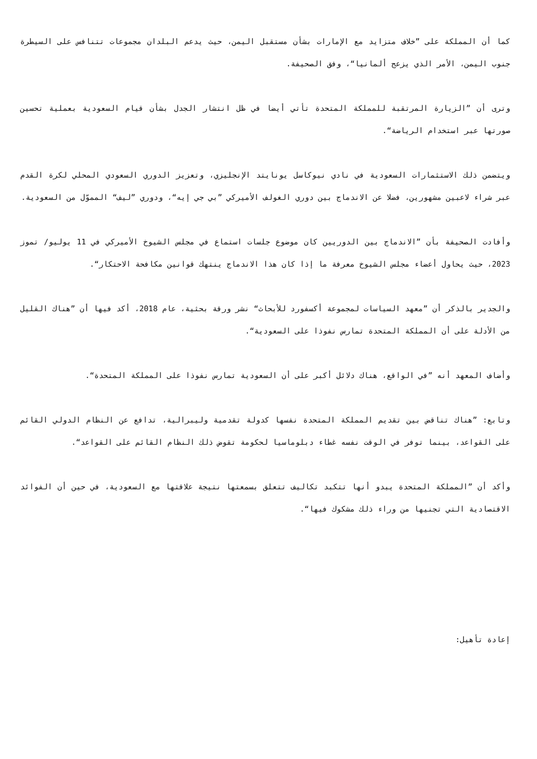كما أن المملكة على ”خلاف متزايد مع الإمارات بشأن مستقبل اليمن، حيث يدعم البلدان مجموعات تتنافس على السيطرة جنوب اليمن، الأمر الذي يزعج ألمانيا“، وفق الصحيفة.
وترى أن ”الزيارة المرتقبة للمملكة المتحدة تأتي أيضا في ظل انتشار الجدل بشأن قيام السعودية بعملية تحسين صورتها عبر استخدام الرياضة“.
ويتضمن ذلك الاستثمارات السعودية في نادي نيوكاسل يونايتد الإنجليزي، وتعزيز الدوري السعودي المحلي لكرة القدم عبر شراء لاعبين مشهورين، فضلا عن الاندماج بين دوري الغولف الأميركي ”بي جي إيه“، ودوري ”ليف“ المموّل من السعودية.
وأفادت الصحيفة بأن ”الاندماج بين الدوريين كان موضوع جلسات استماع في مجلس الشيوخ الأميركي في 11 يوليو/ تموز 2023، حيث يحاول أعضاء مجلس الشيوخ معرفة ما إذا كان هذا الاندماج ينتهك قوانين مكافحة الاحتكار“.
والجدير بالذكر أن ”معهد السياسات لمجموعة أكسفورد للأبحاث“ نشر ورقة بحثية، عام 2018، أكد فيها أن ”هناك القليل من الأدلة على أن المملكة المتحدة تمارس نفوذا على السعودية“.
وأضاف المعهد أنه ”في الواقع، هناك دلائل أكبر على أن السعودية تمارس نفوذا على المملكة المتحدة“.
وتابع: ”هناك تناقض بين تقديم المملكة المتحدة نفسها كدولة تقدمية وليبرالية، تدافع عن النظام الدولي القائم على القواعد، بينما توفر في الوقت نفسه غطاء دبلوماسيا لحكومة تقوض ذلك النظام القائم على القواعد“.
وأكد أن ”المملكة المتحدة يبدو أنها تتكبد تكاليف تتعلق بسمعتها نتيجة علاقتها مع السعودية، في حين أن الفوائد الاقتصادية التي تجنيها من وراء ذلك مشكوك فيها“.
إعادة تأهيل: